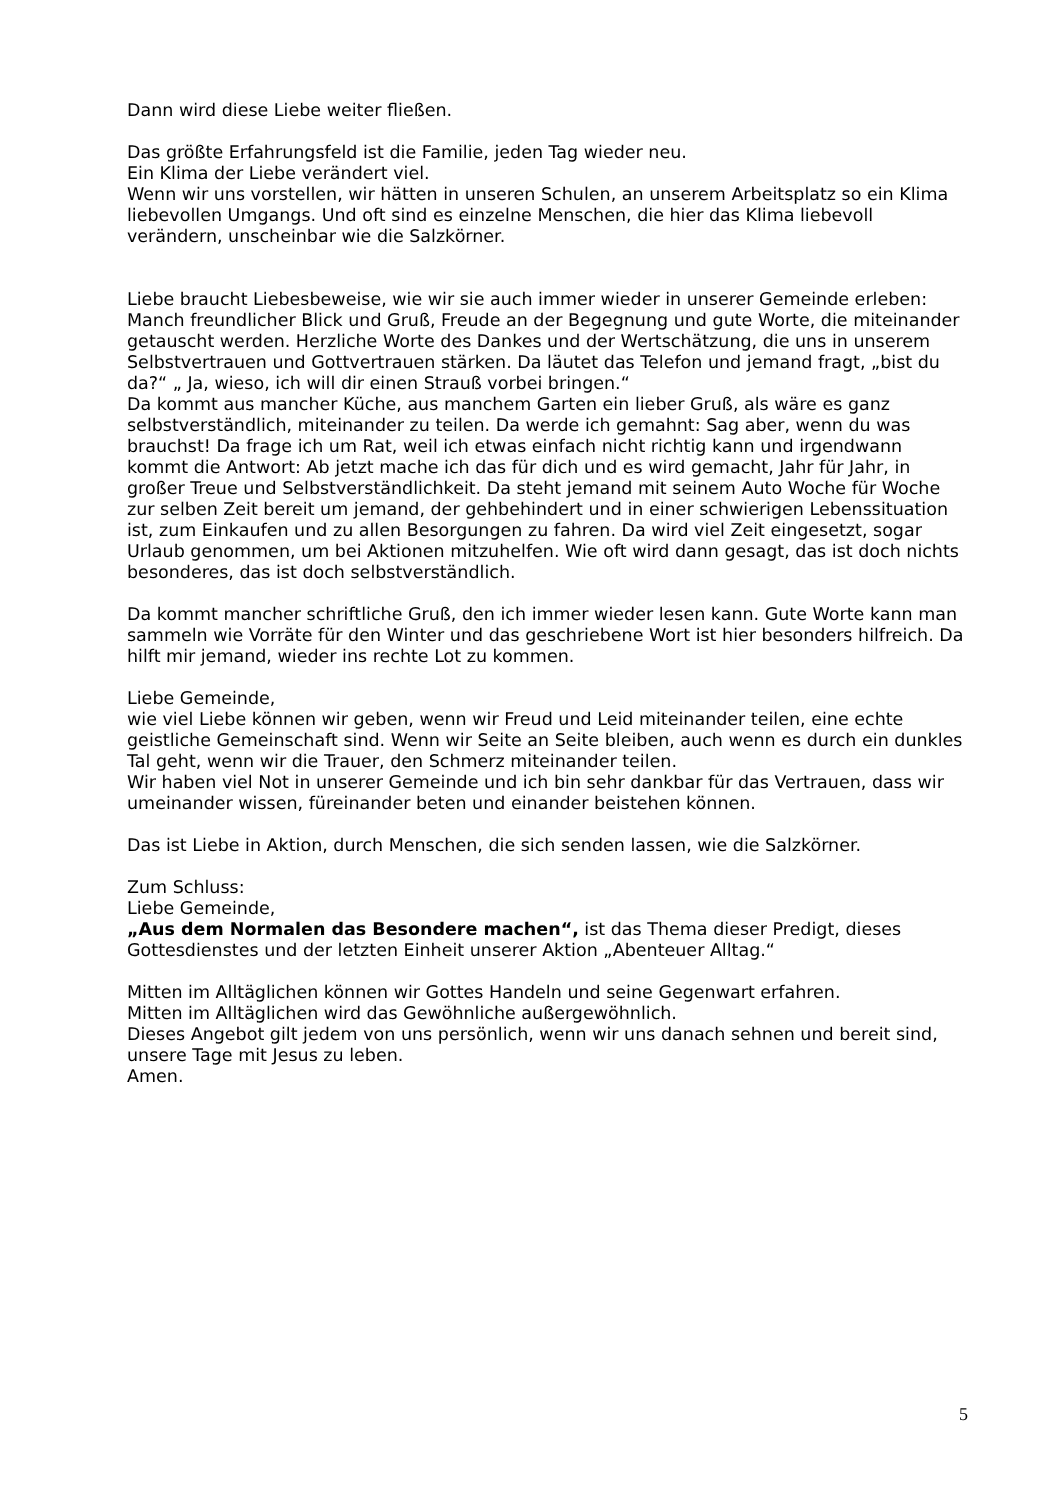Dann wird diese Liebe weiter fließen.
Das größte Erfahrungsfeld ist die Familie, jeden Tag wieder neu.
Ein Klima der Liebe verändert viel.
Wenn wir uns vorstellen, wir hätten in unseren Schulen, an unserem Arbeitsplatz so ein Klima liebevollen Umgangs. Und oft sind es einzelne Menschen, die hier das Klima liebevoll verändern, unscheinbar wie die Salzkörner.
Liebe braucht Liebesbeweise, wie wir sie auch immer wieder in unserer Gemeinde erleben:
Manch freundlicher Blick und Gruß, Freude an der Begegnung und gute Worte, die miteinander getauscht werden. Herzliche Worte des Dankes und der Wertschätzung, die uns in unserem Selbstvertrauen und Gottvertrauen stärken. Da läutet das Telefon und jemand fragt, „bist du da?“ „ Ja, wieso, ich will dir einen Strauß vorbei bringen.“
Da kommt aus mancher Küche, aus manchem Garten ein lieber Gruß, als wäre es ganz selbstverständlich, miteinander zu teilen. Da werde ich gemahnt: Sag aber, wenn du was brauchst! Da frage ich um Rat, weil ich etwas einfach nicht richtig kann und irgendwann kommt die Antwort: Ab jetzt mache ich das für dich und es wird gemacht, Jahr für Jahr, in großer Treue und Selbstverständlichkeit. Da steht jemand mit seinem Auto Woche für Woche zur selben Zeit bereit um jemand, der gehbehindert und in einer schwierigen Lebenssituation ist, zum Einkaufen und zu allen Besorgungen zu fahren. Da wird viel Zeit eingesetzt, sogar Urlaub genommen, um bei Aktionen mitzuhelfen. Wie oft wird dann gesagt, das ist doch nichts besonderes, das ist doch selbstverständlich.
Da kommt mancher schriftliche Gruß, den ich immer wieder lesen kann. Gute Worte kann man sammeln wie Vorräte für den Winter und das geschriebene Wort ist hier besonders hilfreich. Da hilft mir jemand, wieder ins rechte Lot zu kommen.
Liebe Gemeinde,
wie viel Liebe können wir geben, wenn wir Freud und Leid miteinander teilen, eine echte geistliche Gemeinschaft sind. Wenn wir Seite an Seite bleiben, auch wenn es durch ein dunkles Tal geht, wenn wir die Trauer, den Schmerz miteinander teilen.
Wir haben viel Not in unserer Gemeinde und ich bin sehr dankbar für das Vertrauen, dass wir umeinander wissen, füreinander beten und einander beistehen können.
Das ist Liebe in Aktion, durch Menschen, die sich senden lassen, wie die Salzkörner.
Zum Schluss:
Liebe Gemeinde,
„Aus dem Normalen das Besondere machen“, ist das Thema dieser Predigt, dieses Gottesdienstes und der letzten Einheit unserer Aktion „Abenteuer Alltag.“
Mitten im Alltäglichen können wir Gottes Handeln und seine Gegenwart erfahren.
Mitten im Alltäglichen wird das Gewöhnliche außergewöhnlich.
Dieses Angebot gilt jedem von uns persönlich, wenn wir uns danach sehnen und bereit sind, unsere Tage mit Jesus zu leben.
Amen.
5